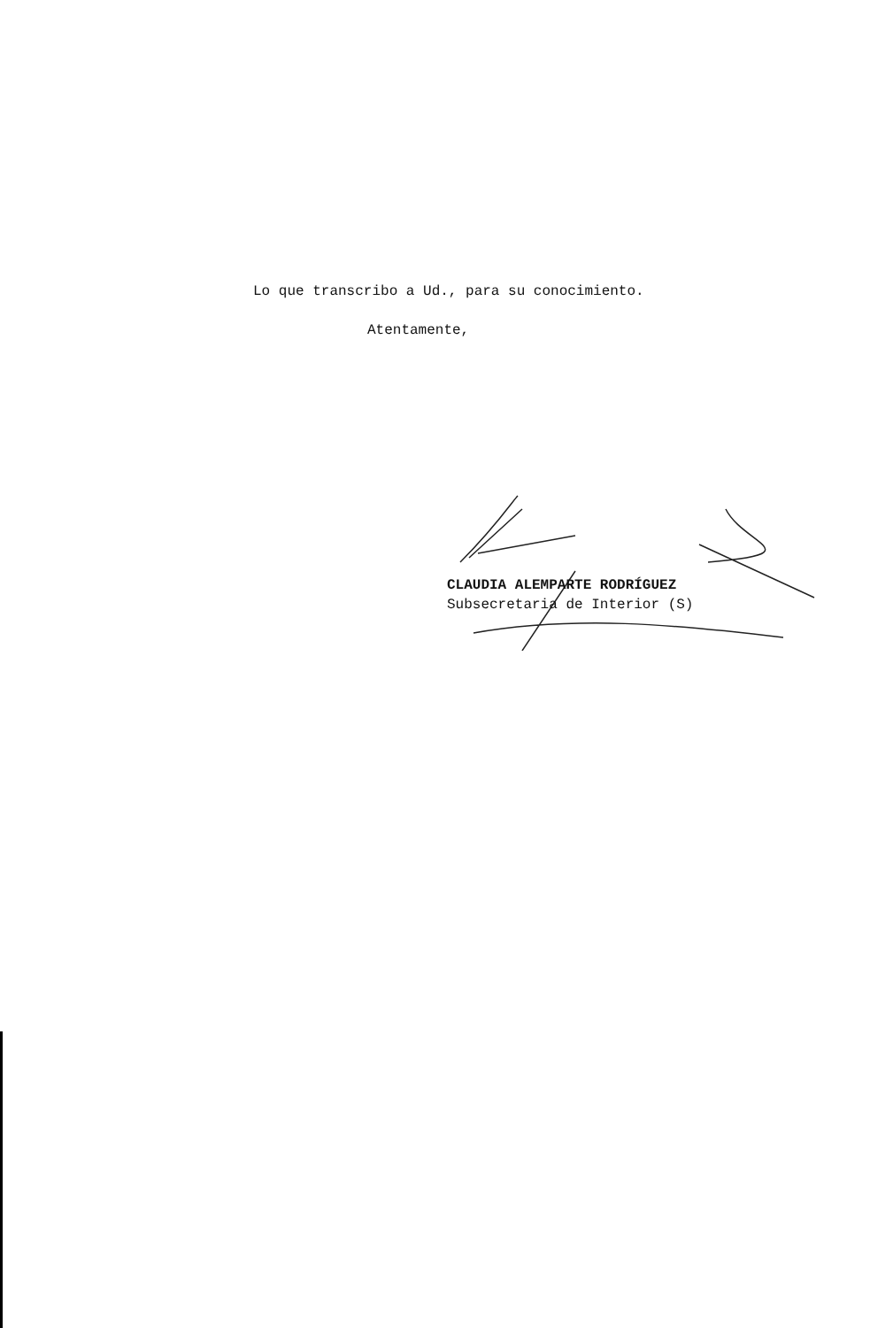Lo que transcribo a Ud., para su conocimiento.
Atentamente,
CLAUDIA ALEMPARTE RODRÍGUEZ
Subsecretaria de Interior (S)